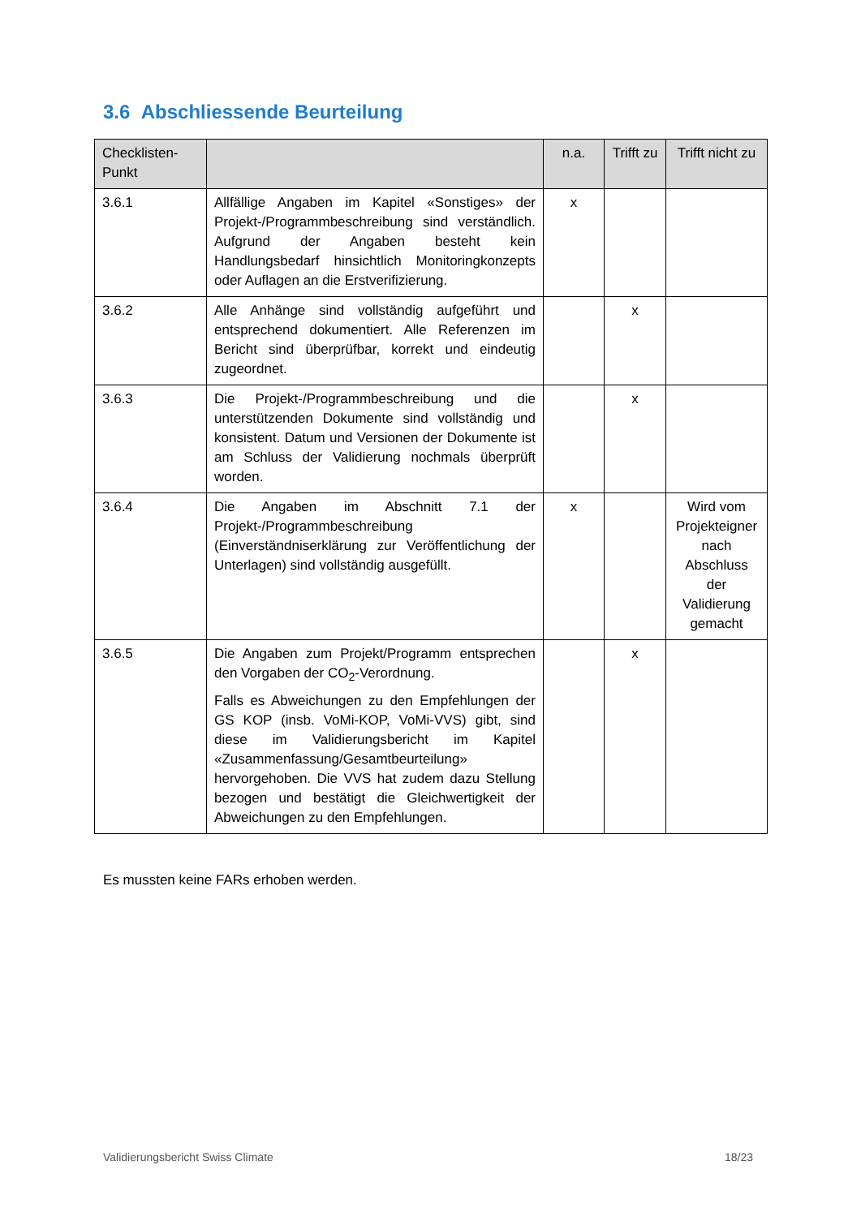3.6 Abschliessende Beurteilung
| Checklisten- Punkt | | n.a. | Trifft zu | Trifft nicht zu |
| --- | --- | --- | --- | --- |
| 3.6.1 | Allfällige Angaben im Kapitel «Sonstiges» der Projekt-/Programmbeschreibung sind verständlich. Aufgrund der Angaben besteht kein Handlungsbedarf hinsichtlich Monitoringkonzepts oder Auflagen an die Erstverifizierung. | x | | |
| 3.6.2 | Alle Anhänge sind vollständig aufgeführt und entsprechend dokumentiert. Alle Referenzen im Bericht sind überprüfbar, korrekt und eindeutig zugeordnet. | | x | |
| 3.6.3 | Die Projekt-/Programmbeschreibung und die unterstützenden Dokumente sind vollständig und konsistent. Datum und Versionen der Dokumente ist am Schluss der Validierung nochmals überprüft worden. | | x | |
| 3.6.4 | Die Angaben im Abschnitt 7.1 der Projekt-/Programmbeschreibung (Einverständniserklärung zur Veröffentlichung der Unterlagen) sind vollständig ausgefüllt. | x | | Wird vom Projekteigner nach Abschluss der Validierung gemacht |
| 3.6.5 | Die Angaben zum Projekt/Programm entsprechen den Vorgaben der CO<sub>2</sub>-Verordnung. Falls es Abweichungen zu den Empfehlungen der GS KOP (insb. VoMi-KOP, VoMi-VVS) gibt, sind diese im Validierungsbericht im Kapitel «Zusammenfassung/Gesamtbeurteilung» hervorgehoben. Die VVS hat zudem dazu Stellung bezogen und bestätigt die Gleichwertigkeit der Abweichungen zu den Empfehlungen. | | x | |
Es mussten keine FARs erhoben werden.
Validierungsbericht Swiss Climate 18/23